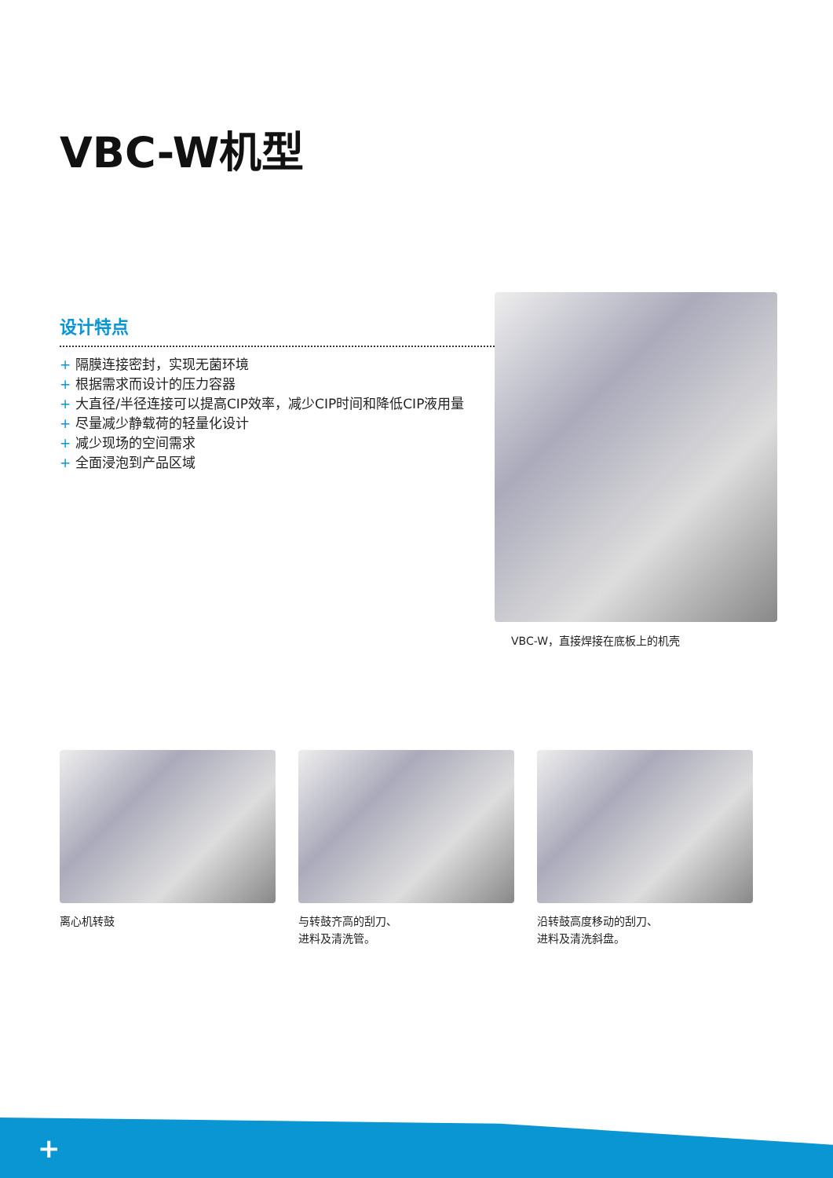VBC-W机型
设计特点
+ 隔膜连接密封，实现无菌环境
+ 根据需求而设计的压力容器
+ 大直径/半径连接可以提高CIP效率，减少CIP时间和降低CIP液用量
+ 尽量减少静载荷的轻量化设计
+ 减少现场的空间需求
+ 全面浸泡到产品区域
VBC-W，直接焊接在底板上的机壳
离心机转鼓 与转鼓齐高的刮刀、
进料及清洗管。
沿转鼓高度移动的刮刀、
进料及清洗斜盘。
+